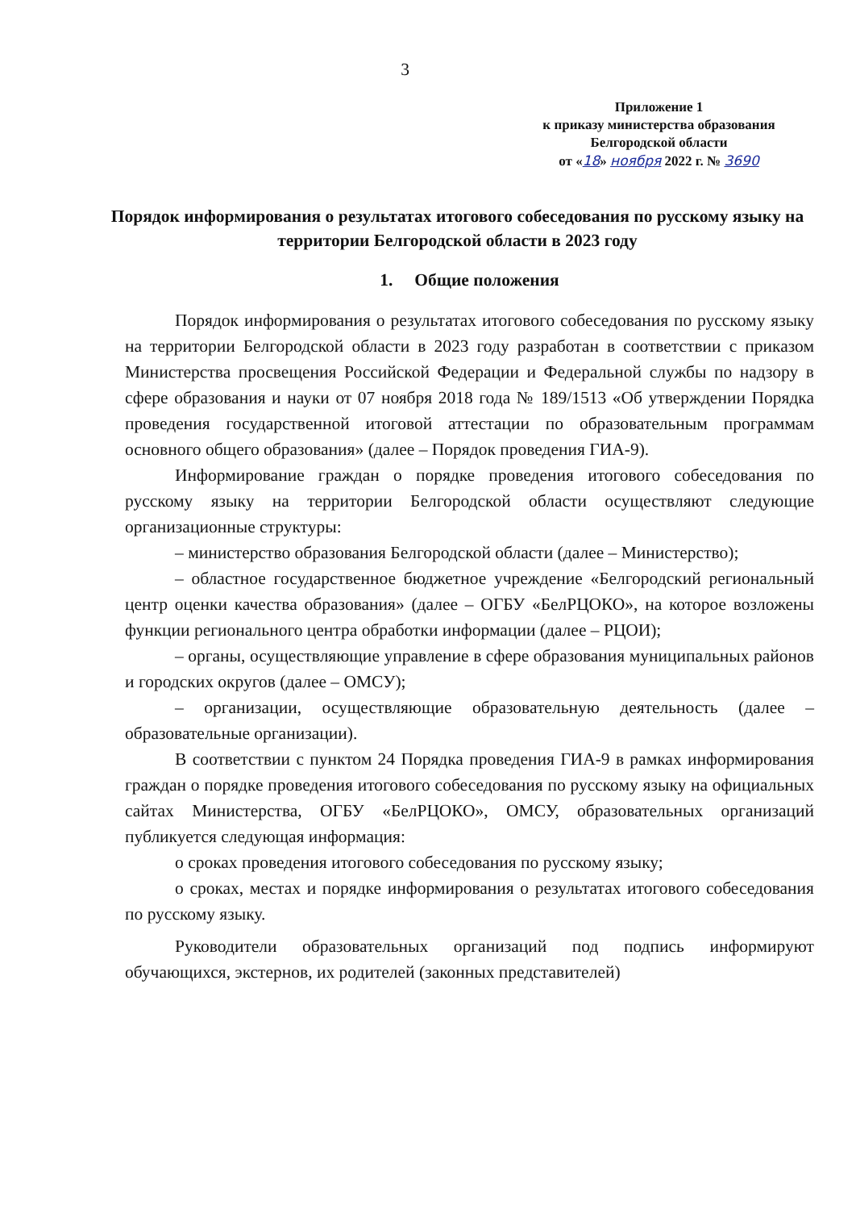3
Приложение 1
к приказу министерства образования
Белгородской области
от «18» ноября 2022 г. № 3690
Порядок информирования о результатах итогового собеседования по русскому языку на территории Белгородской области в 2023 году
1. Общие положения
Порядок информирования о результатах итогового собеседования по русскому языку на территории Белгородской области в 2023 году разработан в соответствии с приказом Министерства просвещения Российской Федерации и Федеральной службы по надзору в сфере образования и науки от 07 ноября 2018 года № 189/1513 «Об утверждении Порядка проведения государственной итоговой аттестации по образовательным программам основного общего образования» (далее – Порядок проведения ГИА-9).
Информирование граждан о порядке проведения итогового собеседования по русскому языку на территории Белгородской области осуществляют следующие организационные структуры:
– министерство образования Белгородской области (далее – Министерство);
– областное государственное бюджетное учреждение «Белгородский региональный центр оценки качества образования» (далее – ОГБУ «БелРЦОКО», на которое возложены функции регионального центра обработки информации (далее – РЦОИ);
– органы, осуществляющие управление в сфере образования муниципальных районов и городских округов (далее – ОМСУ);
– организации, осуществляющие образовательную деятельность (далее – образовательные организации).
В соответствии с пунктом 24 Порядка проведения ГИА-9 в рамках информирования граждан о порядке проведения итогового собеседования по русскому языку на официальных сайтах Министерства, ОГБУ «БелРЦОКО», ОМСУ, образовательных организаций публикуется следующая информация:
о сроках проведения итогового собеседования по русскому языку;
о сроках, местах и порядке информирования о результатах итогового собеседования по русскому языку.
Руководители образовательных организаций под подпись информируют обучающихся, экстернов, их родителей (законных представителей)